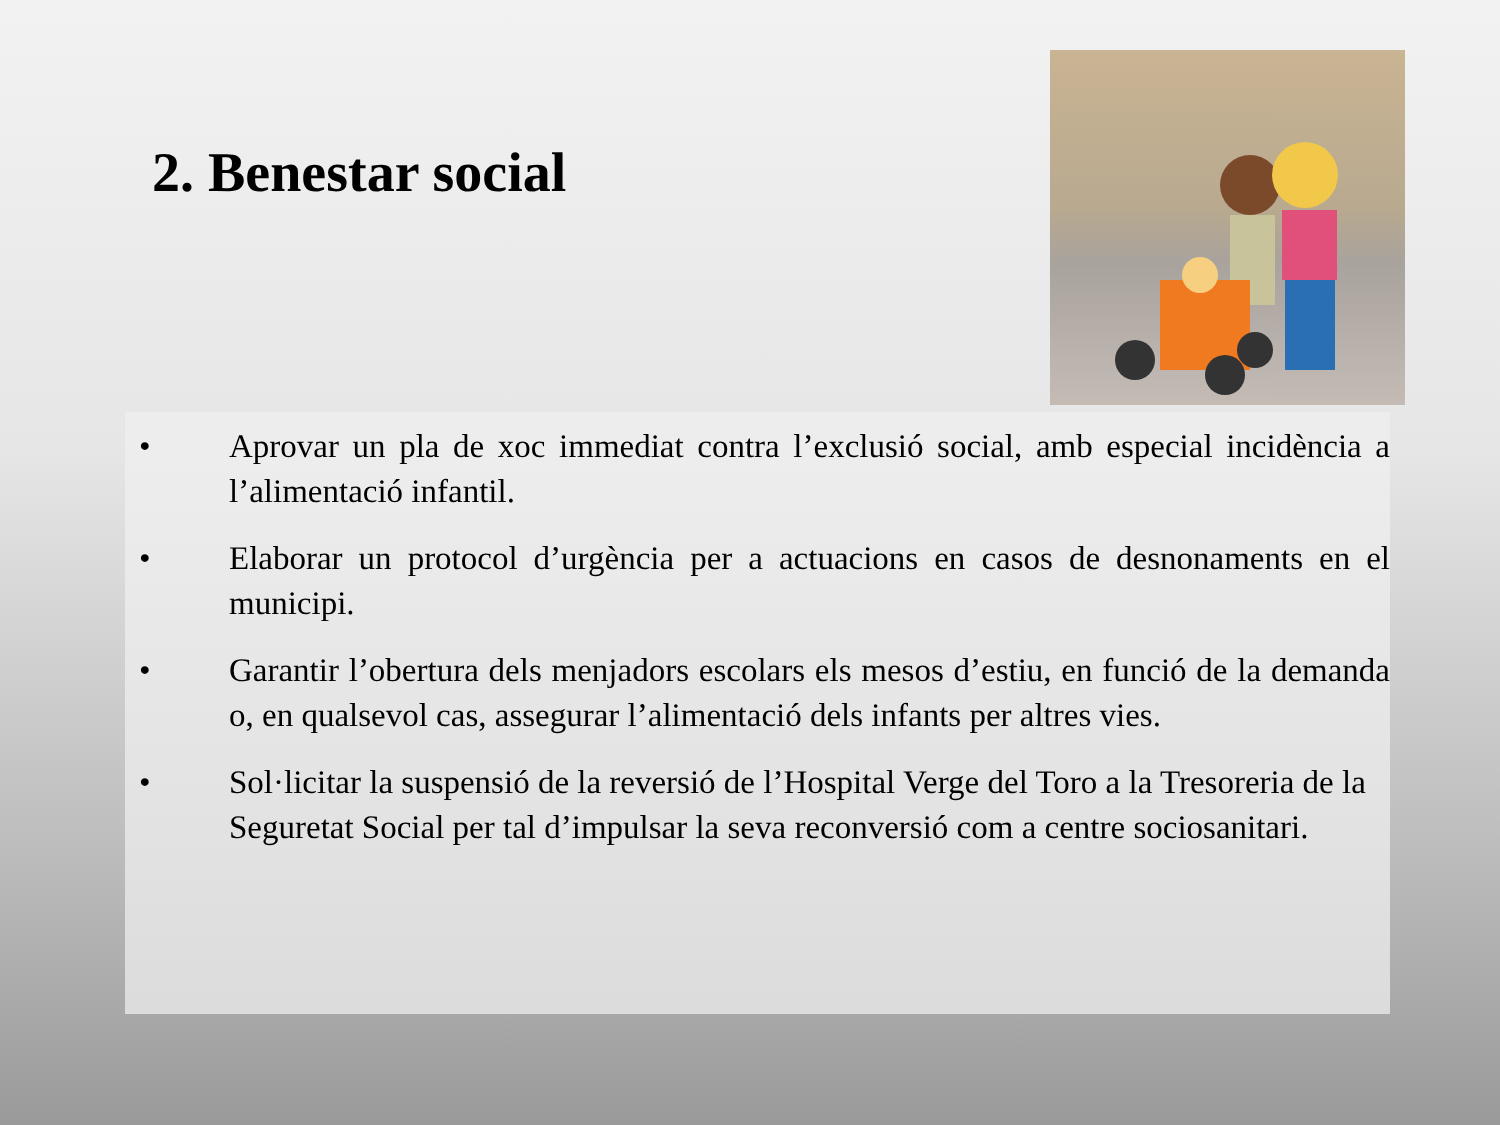2. Benestar social
• Aprovar un pla de xoc immediat contra l’exclusió social, amb especial incidència a l’alimentació infantil.
• Elaborar un protocol d’urgència per a actuacions en casos de desnonaments en el municipi.
• Garantir l’obertura dels menjadors escolars els mesos d’estiu, en funció de la demanda o, en qualsevol cas, assegurar l’alimentació dels infants per altres vies.
• Sol·licitar la suspensió de la reversió de l’Hospital Verge del Toro a la Tresoreria de la Seguretat Social per tal d’impulsar la seva reconversió com a centre sociosanitari.